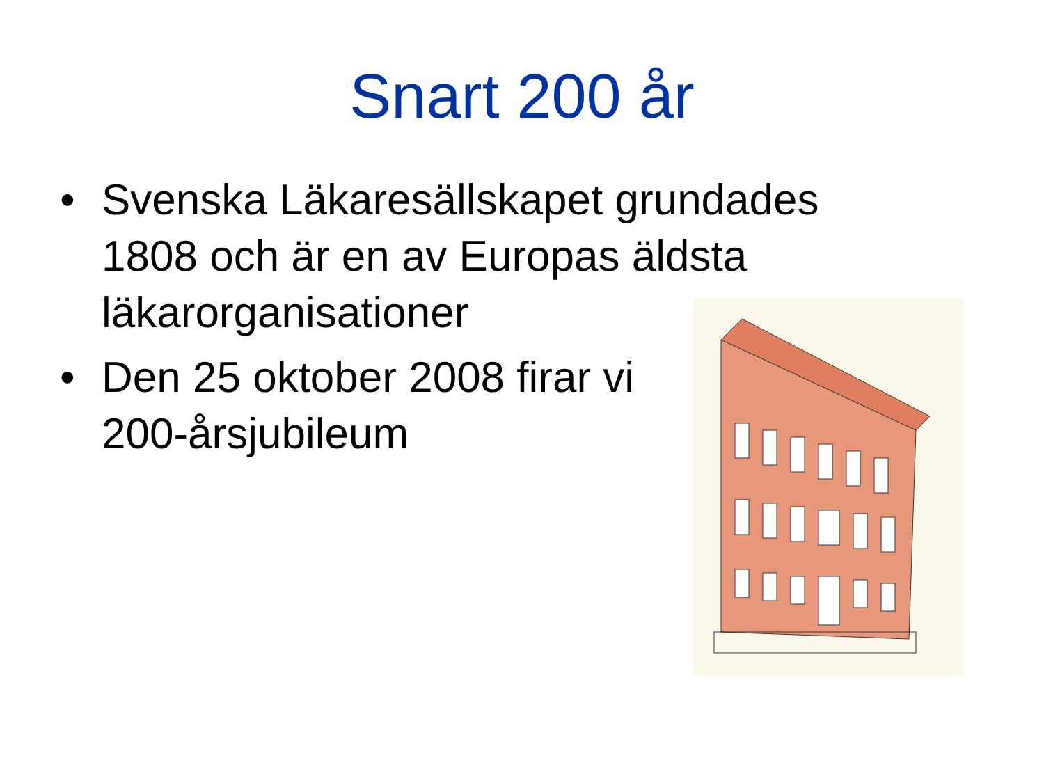Snart 200 år
• Svenska Läkaresällskapet grundades 1808 och är en av Europas äldsta läkarorganisationer
• Den 25 oktober 2008 firar vi
200-årsjubileum